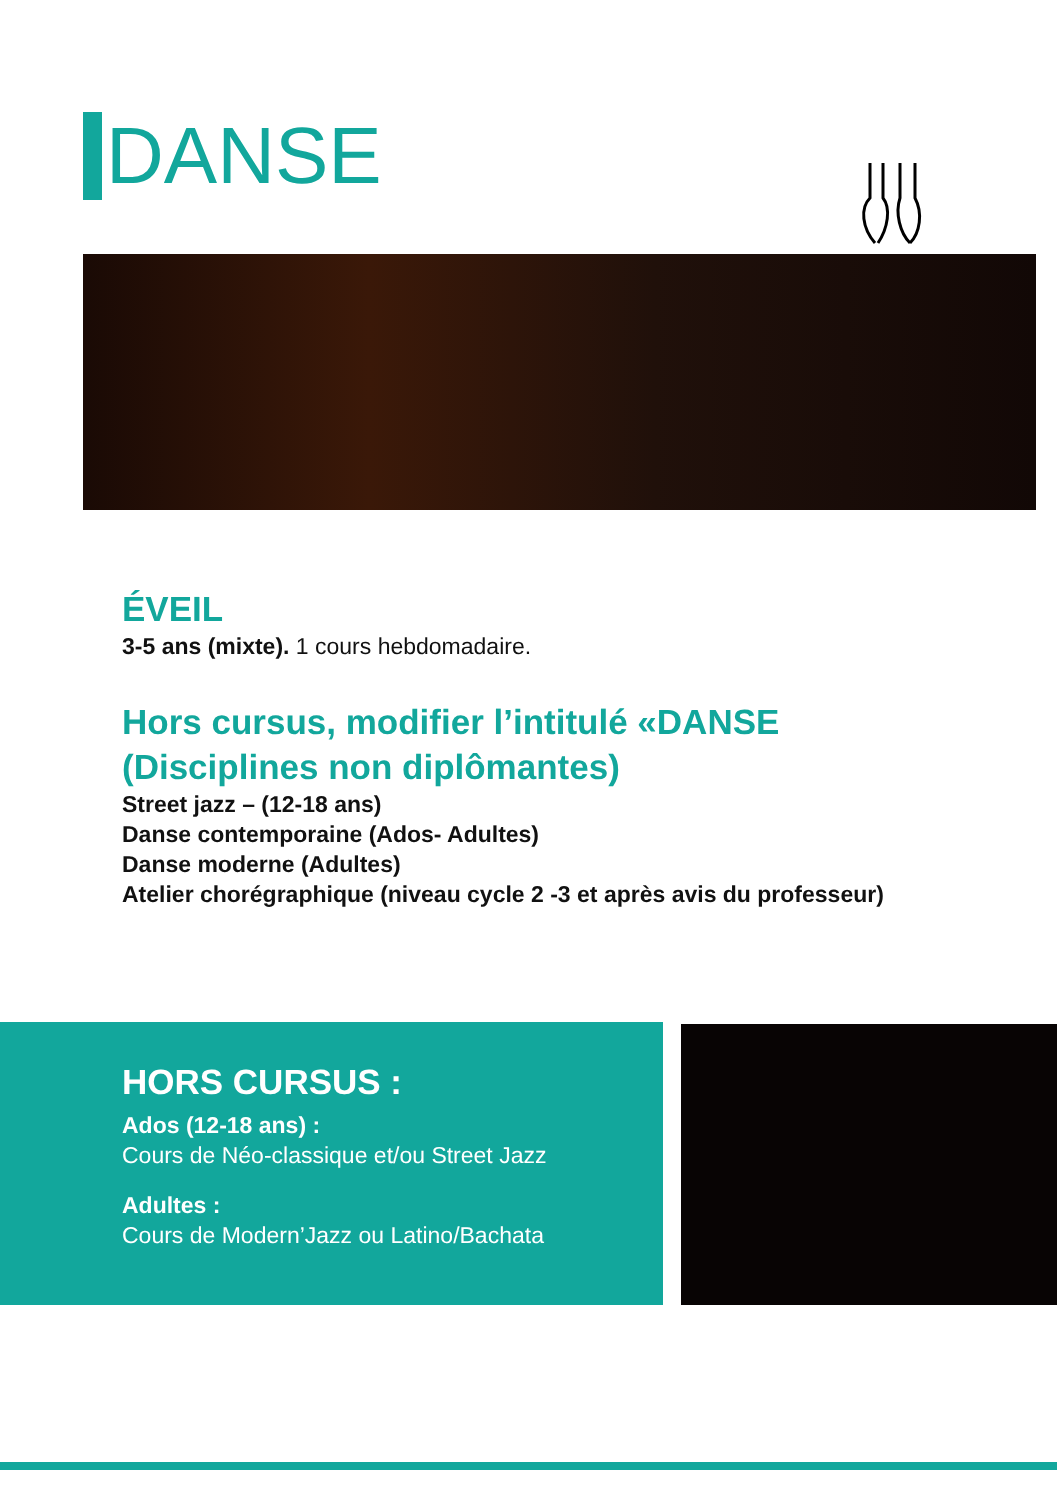DANSE
ÉVEIL
3-5 ans (mixte). 1 cours hebdomadaire.
Hors cursus, modifier l’intitulé «DANSE
(Disciplines non diplômantes)
Street jazz – (12-18 ans)
Danse contemporaine (Ados- Adultes)
Danse moderne (Adultes)
Atelier chorégraphique (niveau cycle 2 -3 et après avis du professeur)
HORS CURSUS :
Ados (12-18 ans) :
Cours de Néo-classique et/ou Street Jazz
Adultes :
Cours de Modern’Jazz ou Latino/Bachata